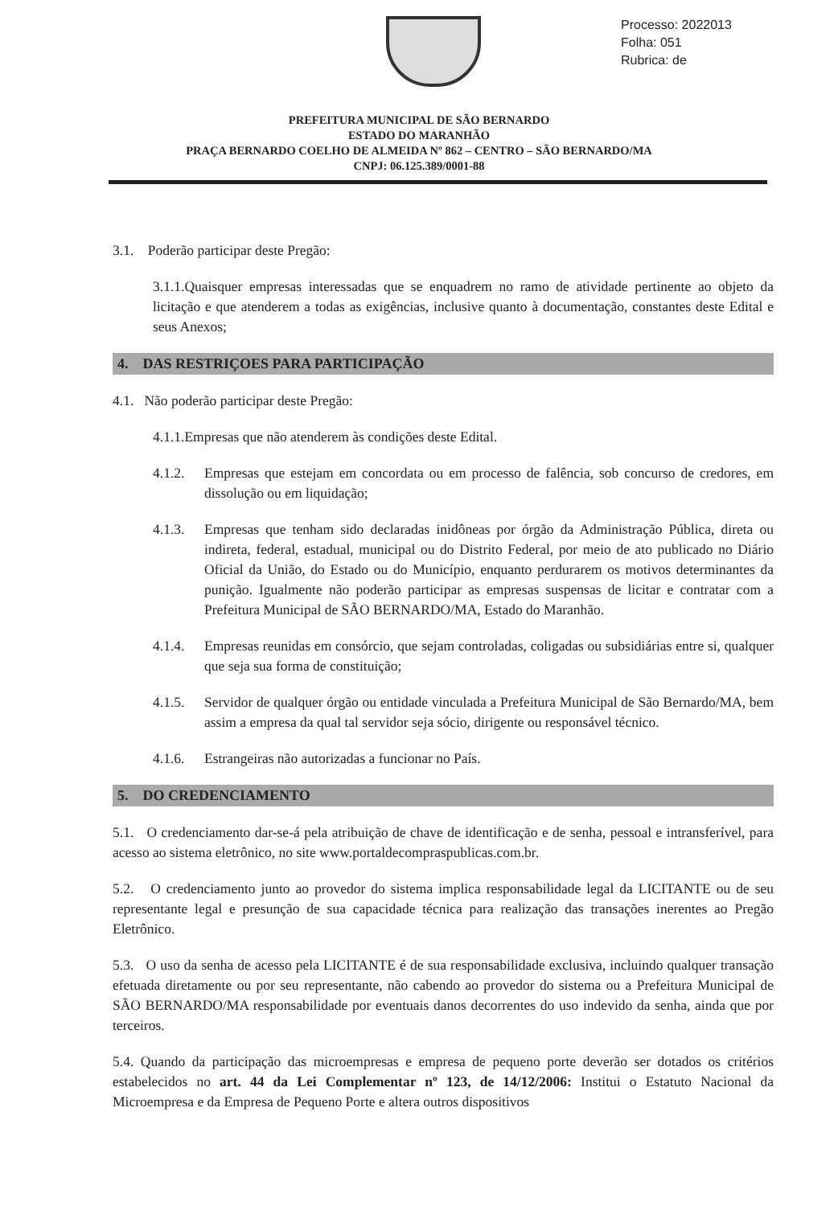Processo: 2022013
Folha: 051
Rubrica: de
PREFEITURA MUNICIPAL DE SÃO BERNARDO
ESTADO DO MARANHÃO
PRAÇA BERNARDO COELHO DE ALMEIDA Nº 862 – CENTRO – SÃO BERNARDO/MA
CNPJ: 06.125.389/0001-88
3.1. Poderão participar deste Pregão:
3.1.1.Quaisquer empresas interessadas que se enquadrem no ramo de atividade pertinente ao objeto da licitação e que atenderem a todas as exigências, inclusive quanto à documentação, constantes deste Edital e seus Anexos;
4. DAS RESTRIÇOES PARA PARTICIPAÇÃO
4.1. Não poderão participar deste Pregão:
4.1.1.Empresas que não atenderem às condições deste Edital.
4.1.2. Empresas que estejam em concordata ou em processo de falência, sob concurso de credores, em dissolução ou em liquidação;
4.1.3. Empresas que tenham sido declaradas inidôneas por órgão da Administração Pública, direta ou indireta, federal, estadual, municipal ou do Distrito Federal, por meio de ato publicado no Diário Oficial da União, do Estado ou do Município, enquanto perdurarem os motivos determinantes da punição. Igualmente não poderão participar as empresas suspensas de licitar e contratar com a Prefeitura Municipal de SÃO BERNARDO/MA, Estado do Maranhão.
4.1.4. Empresas reunidas em consórcio, que sejam controladas, coligadas ou subsidiárias entre si, qualquer que seja sua forma de constituição;
4.1.5. Servidor de qualquer órgão ou entidade vinculada a Prefeitura Municipal de São Bernardo/MA, bem assim a empresa da qual tal servidor seja sócio, dirigente ou responsável técnico.
4.1.6. Estrangeiras não autorizadas a funcionar no País.
5. DO CREDENCIAMENTO
5.1. O credenciamento dar-se-á pela atribuição de chave de identificação e de senha, pessoal e intransferível, para acesso ao sistema eletrônico, no site www.portaldecompraspublicas.com.br.
5.2. O credenciamento junto ao provedor do sistema implica responsabilidade legal da LICITANTE ou de seu representante legal e presunção de sua capacidade técnica para realização das transações inerentes ao Pregão Eletrônico.
5.3. O uso da senha de acesso pela LICITANTE é de sua responsabilidade exclusiva, incluindo qualquer transação efetuada diretamente ou por seu representante, não cabendo ao provedor do sistema ou a Prefeitura Municipal de SÃO BERNARDO/MA responsabilidade por eventuais danos decorrentes do uso indevido da senha, ainda que por terceiros.
5.4. Quando da participação das microempresas e empresa de pequeno porte deverão ser dotados os critérios estabelecidos no art. 44 da Lei Complementar nº 123, de 14/12/2006: Institui o Estatuto Nacional da Microempresa e da Empresa de Pequeno Porte e altera outros dispositivos